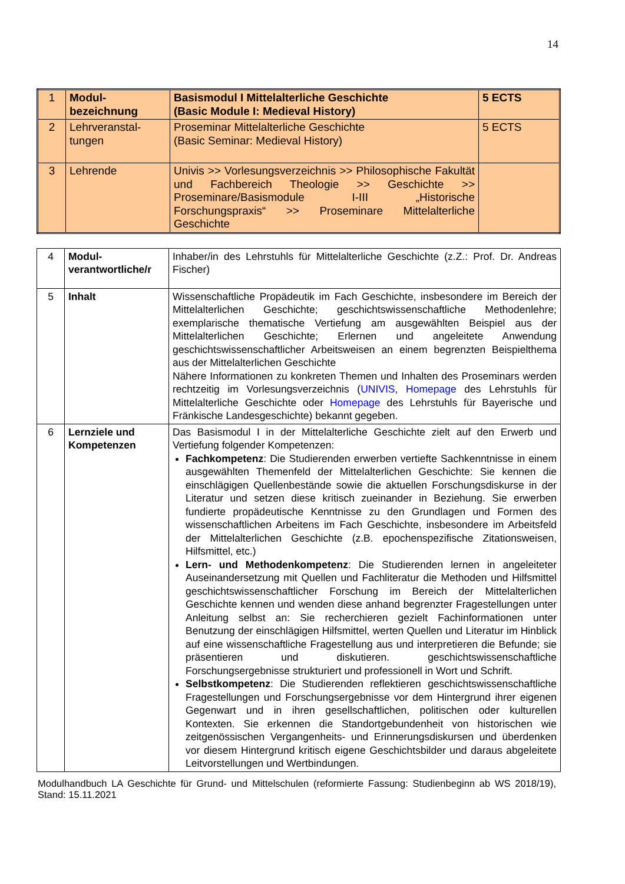14
| 1 | Modul- bezeichnung | Basismodul I Mittelalterliche Geschichte (Basic Module I: Medieval History) | 5 ECTS |
| 2 | Lehrveranstal- tungen | Proseminar Mittelalterliche Geschichte (Basic Seminar: Medieval History) | 5 ECTS |
| 3 | Lehrende | Univis >> Vorlesungsverzeichnis >> Philosophische Fakultät und Fachbereich Theologie >> Geschichte >> Proseminare/Basismodule I-III „Historische Forschungspraxis“ >> Proseminare Mittelalterliche Geschichte | |
| 4 | Modul- verantwortliche/r | Inhaber/in des Lehrstuhls für Mittelalterliche Geschichte (z.Z.: Prof. Dr. Andreas Fischer) |
| 5 | Inhalt | Wissenschaftliche Propädeutik im Fach Geschichte, insbesondere im Bereich der Mittelalterlichen Geschichte; geschichtswissenschaftliche Methodenlehre; exemplarische thematische Vertiefung am ausgewählten Beispiel aus der Mittelalterlichen Geschichte; Erlernen und angeleitete Anwendung geschichtswissenschaftlicher Arbeitsweisen an einem begrenzten Beispielthema aus der Mittelalterlichen Geschichte Nähere Informationen zu konkreten Themen und Inhalten des Proseminars werden rechtzeitig im Vorlesungsverzeichnis ( UNIVIS , Homepage des Lehrstuhls für Mittelalterliche Geschichte oder Homepage des Lehrstuhls für Bayerische und Fränkische Landesgeschichte) bekannt gegeben. |
| 6 | Lernziele und Kompetenzen | Das Basismodul I in der Mittelalterliche Geschichte zielt auf den Erwerb und Vertiefung folgender Kompetenzen: Fachkompetenz : Die Studierenden erwerben vertiefte Sachkenntnisse in einem ausgewählten Themenfeld der Mittelalterlichen Geschichte: Sie kennen die einschlägigen Quellenbestände sowie die aktuellen Forschungsdiskurse in der Literatur und setzen diese kritisch zueinander in Beziehung. Sie erwerben fundierte propädeutische Kenntnisse zu den Grundlagen und Formen des wissenschaftlichen Arbeitens im Fach Geschichte, insbesondere im Arbeitsfeld der Mittelalterlichen Geschichte (z.B. epochenspezifische Zitationsweisen, Hilfsmittel, etc.) Lern- und Methodenkompetenz : Die Studierenden lernen in angeleiteter Auseinandersetzung mit Quellen und Fachliteratur die Methoden und Hilfsmittel geschichtswissenschaftlicher Forschung im Bereich der Mittelalterlichen Geschichte kennen und wenden diese anhand begrenzter Fragestellungen unter Anleitung selbst an: Sie recherchieren gezielt Fachinformationen unter Benutzung der einschlägigen Hilfsmittel, werten Quellen und Literatur im Hinblick auf eine wissenschaftliche Fragestellung aus und interpretieren die Befunde; sie präsentieren und diskutieren. geschichtswissenschaftliche Forschungsergebnisse strukturiert und professionell in Wort und Schrift. Selbstkompetenz : Die Studierenden reflektieren geschichtswissenschaftliche Fragestellungen und Forschungsergebnisse vor dem Hintergrund ihrer eigenen Gegenwart und in ihren gesellschaftlichen, politischen oder kulturellen Kontexten. Sie erkennen die Standortgebundenheit von historischen wie zeitgenössischen Vergangenheits- und Erinnerungsdiskursen und überdenken vor diesem Hintergrund kritisch eigene Geschichtsbilder und daraus abgeleitete Leitvorstellungen und Wertbindungen. |
Modulhandbuch LA Geschichte für Grund- und Mittelschulen (reformierte Fassung: Studienbeginn ab WS 2018/19), Stand: 15.11.2021